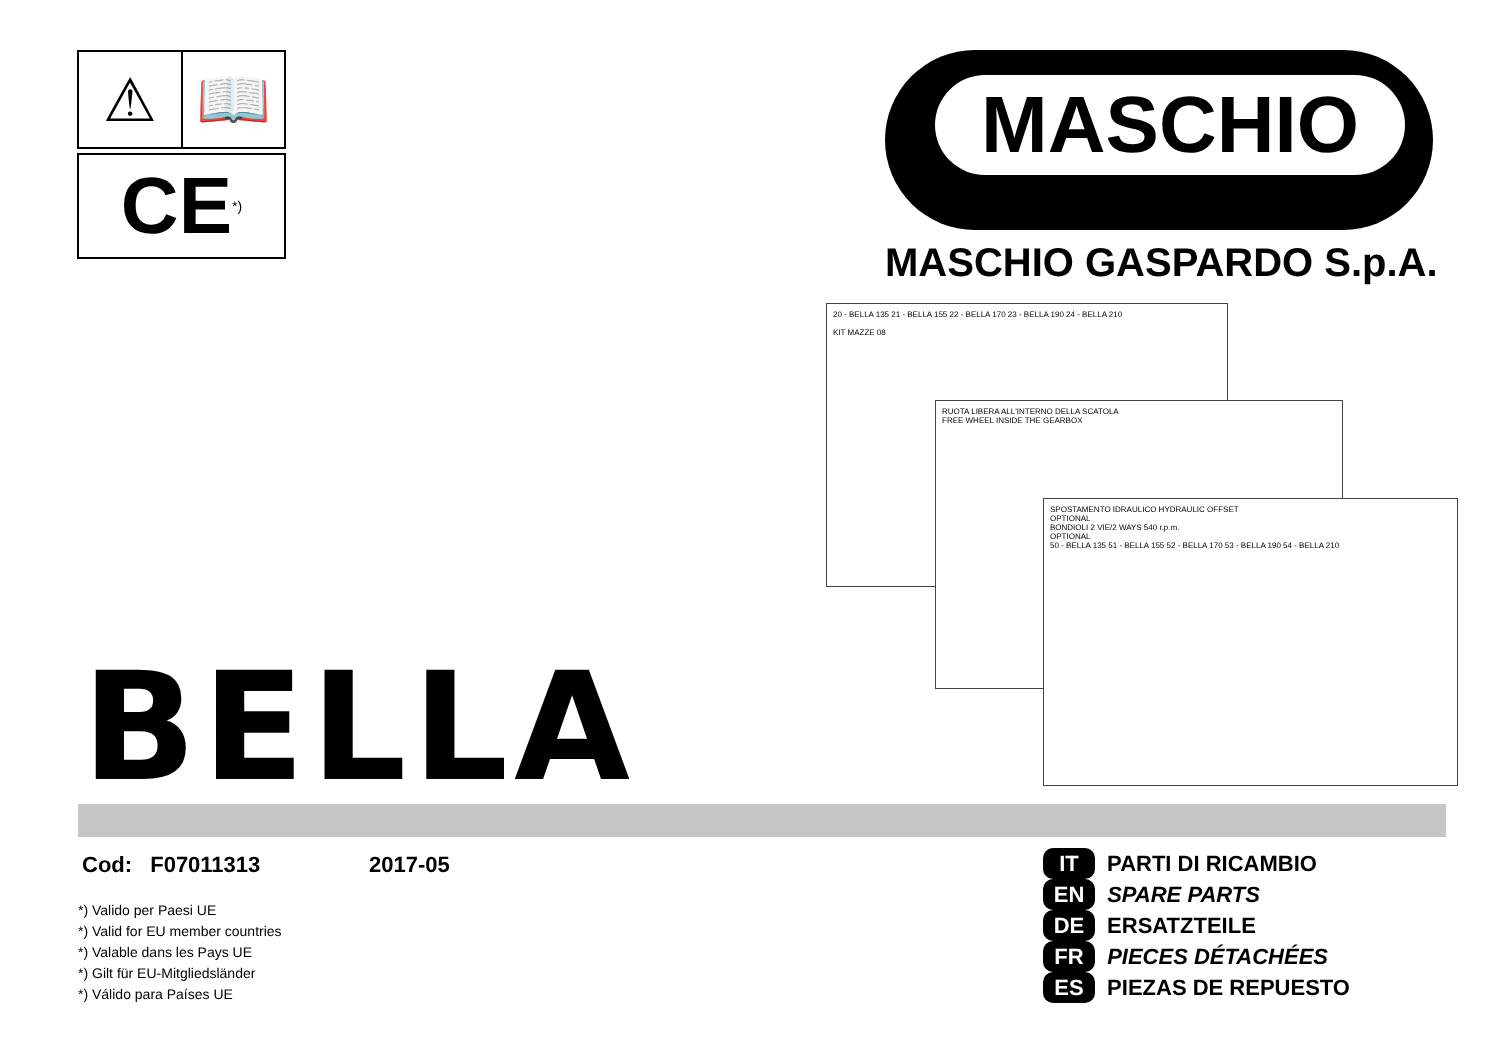⚠ 📖
CE *)
MASCHIO
MASCHIO GASPARDO S.p.A.
20 - BELLA 135 21 - BELLA 155 22 - BELLA 170 23 - BELLA 190 24 - BELLA 210
KIT MAZZE 08
RUOTA LIBERA ALL'INTERNO DELLA SCATOLA
FREE WHEEL INSIDE THE GEARBOX
SPOSTAMENTO IDRAULICO HYDRAULIC OFFSET
OPTIONAL
BONDIOLI 2 VIE/2 WAYS 540 r.p.m.
OPTIONAL
50 - BELLA 135 51 - BELLA 155 52 - BELLA 170 53 - BELLA 190 54 - BELLA 210
BELLA
Cod: F07011313 2017-05
*) Valido per Paesi UE
*) Valid for EU member countries
*) Valable dans les Pays UE
*) Gilt für EU-Mitgliedsländer
*) Válido para Países UE
IT PARTI DI RICAMBIO
EN SPARE PARTS
DE ERSATZTEILE
FR PIECES DÉTACHÉES
ES PIEZAS DE REPUESTO